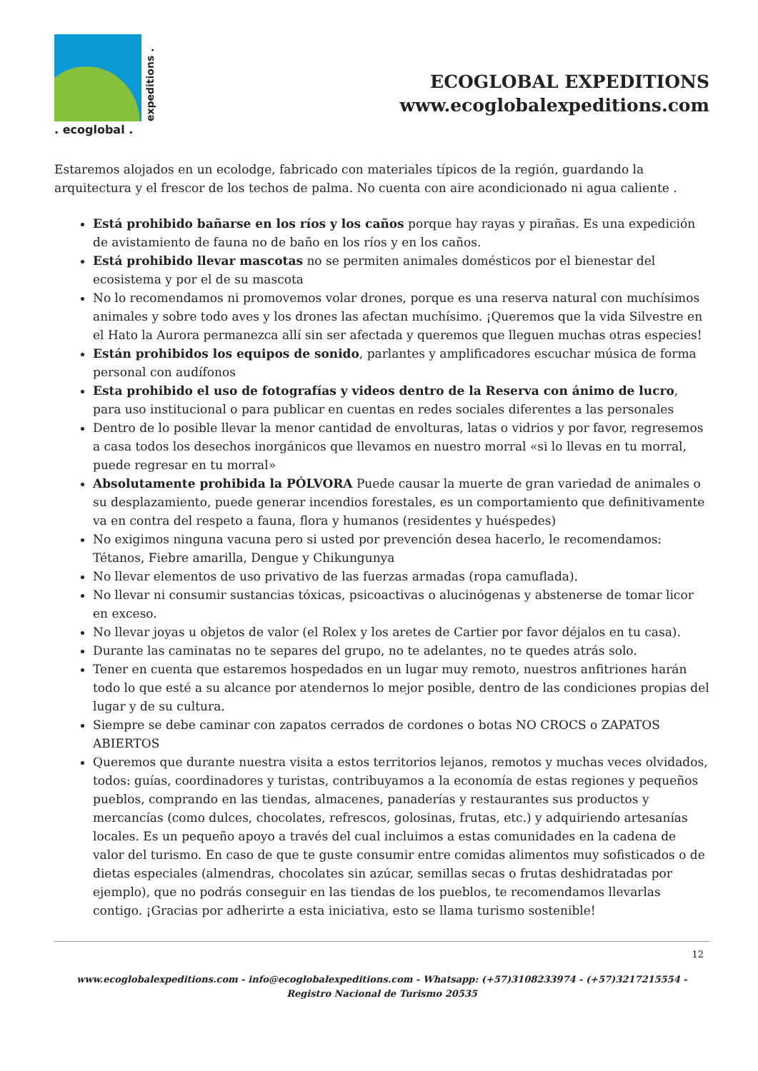expeditions .
. ecoglobal .
ECOGLOBAL EXPEDITIONS
www.ecoglobalexpeditions.com
Estaremos alojados en un ecolodge, fabricado con materiales típicos de la región, guardando la arquitectura y el frescor de los techos de palma. No cuenta con aire acondicionado ni agua caliente .
Está prohibido bañarse en los ríos y los caños porque hay rayas y pirañas. Es una expedición de avistamiento de fauna no de baño en los ríos y en los caños.
Está prohibido llevar mascotas no se permiten animales domésticos por el bienestar del ecosistema y por el de su mascota
No lo recomendamos ni promovemos volar drones, porque es una reserva natural con muchísimos animales y sobre todo aves y los drones las afectan muchísimo. ¡Queremos que la vida Silvestre en el Hato la Aurora permanezca allí sin ser afectada y queremos que lleguen muchas otras especies!
Están prohibidos los equipos de sonido, parlantes y amplificadores escuchar música de forma personal con audífonos
Esta prohibido el uso de fotografías y videos dentro de la Reserva con ánimo de lucro, para uso institucional o para publicar en cuentas en redes sociales diferentes a las personales
Dentro de lo posible llevar la menor cantidad de envolturas, latas o vidrios y por favor, regresemos a casa todos los desechos inorgánicos que llevamos en nuestro morral «si lo llevas en tu morral, puede regresar en tu morral»
Absolutamente prohibida la PÓLVORA Puede causar la muerte de gran variedad de animales o su desplazamiento, puede generar incendios forestales, es un comportamiento que definitivamente va en contra del respeto a fauna, flora y humanos (residentes y huéspedes)
No exigimos ninguna vacuna pero si usted por prevención desea hacerlo, le recomendamos: Tétanos, Fiebre amarilla, Dengue y Chikungunya
No llevar elementos de uso privativo de las fuerzas armadas (ropa camuflada).
No llevar ni consumir sustancias tóxicas, psicoactivas o alucinógenas y abstenerse de tomar licor en exceso.
No llevar joyas u objetos de valor (el Rolex y los aretes de Cartier por favor déjalos en tu casa).
Durante las caminatas no te separes del grupo, no te adelantes, no te quedes atrás solo.
Tener en cuenta que estaremos hospedados en un lugar muy remoto, nuestros anfitriones harán todo lo que esté a su alcance por atendernos lo mejor posible, dentro de las condiciones propias del lugar y de su cultura.
Siempre se debe caminar con zapatos cerrados de cordones o botas NO CROCS o ZAPATOS ABIERTOS
Queremos que durante nuestra visita a estos territorios lejanos, remotos y muchas veces olvidados, todos: guías, coordinadores y turistas, contribuyamos a la economía de estas regiones y pequeños pueblos, comprando en las tiendas, almacenes, panaderías y restaurantes sus productos y mercancías (como dulces, chocolates, refrescos, golosinas, frutas, etc.) y adquiriendo artesanías locales. Es un pequeño apoyo a través del cual incluimos a estas comunidades en la cadena de valor del turismo. En caso de que te guste consumir entre comidas alimentos muy sofisticados o de dietas especiales (almendras, chocolates sin azúcar, semillas secas o frutas deshidratadas por ejemplo), que no podrás conseguir en las tiendas de los pueblos, te recomendamos llevarlas contigo. ¡Gracias por adherirte a esta iniciativa, esto se llama turismo sostenible!
12
www.ecoglobalexpeditions.com - info@ecoglobalexpeditions.com - Whatsapp: (+57)3108233974 - (+57)3217215554 -
Registro Nacional de Turismo 20535